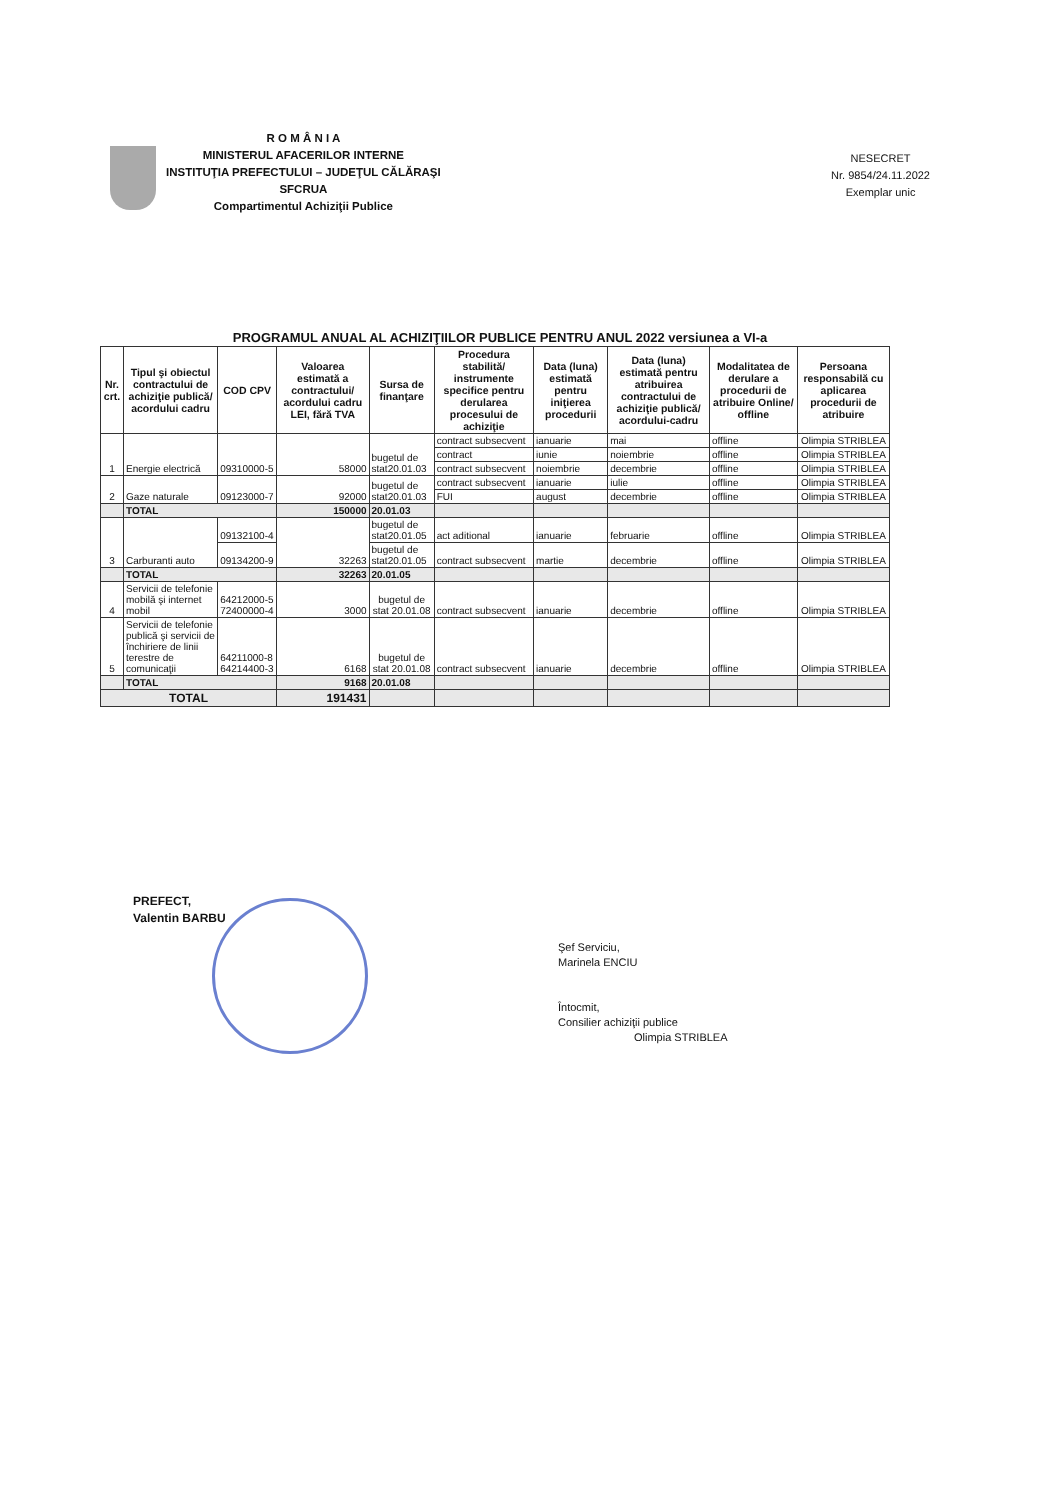R O M Â N I A
MINISTERUL AFACERILOR INTERNE
INSTITUŢIA PREFECTULUI – JUDEŢUL CĂLĂRAŞI
SFCRUA
Compartimentul Achiziţii Publice
NESECRET
Nr. 9854/24.11.2022
Exemplar unic
PROGRAMUL ANUAL AL ACHIZIŢIILOR PUBLICE PENTRU ANUL 2022 versiunea a VI-a
| Nr. crt. | Tipul şi obiectul contractului de achiziţie publică/ acordului cadru | COD CPV | Valoarea estimată a contractului/ acordului cadru LEI, fără TVA | Sursa de finanţare | Procedura stabilită/ instrumente specifice pentru derularea procesului de achiziţie | Data (luna) estimată pentru iniţierea procedurii | Data (luna) estimată pentru atribuirea contractului de achiziţie publică/ acordului-cadru | Modalitatea de derulare a procedurii de atribuire Online/ offline | Persoana responsabilă cu aplicarea procedurii de atribuire |
| --- | --- | --- | --- | --- | --- | --- | --- | --- | --- |
| 1 | Energie electrică | 09310000-5 | 58000 | bugetul de stat20.01.03 | contract subsecvent | ianuarie | mai | offline | Olimpia STRIBLEA |
| | | | | | contract | iunie | noiembrie | offline | Olimpia STRIBLEA |
| | | | | | contract subsecvent | noiembrie | decembrie | offline | Olimpia STRIBLEA |
| 2 | Gaze naturale | 09123000-7 | 92000 | bugetul de stat20.01.03 | contract subsecvent | ianuarie | iulie | offline | Olimpia STRIBLEA |
| | | | | | FUI | august | decembrie | offline | Olimpia STRIBLEA |
| | TOTAL | | 150000 | 20.01.03 | | | | | |
| 3 | Carburanti auto | 09132100-4 | 32263 | bugetul de stat20.01.05 | act aditional | ianuarie | februarie | offline | Olimpia STRIBLEA |
| | | 09134200-9 | | bugetul de stat20.01.05 | contract subsecvent | martie | decembrie | offline | Olimpia STRIBLEA |
| | TOTAL | | 32263 | 20.01.05 | | | | | |
| 4 | Servicii de telefonie mobilă şi internet mobil | 64212000-5 72400000-4 | 3000 | bugetul de stat 20.01.08 | contract subsecvent | ianuarie | decembrie | offline | Olimpia STRIBLEA |
| 5 | Servicii de telefonie publică şi servicii de închiriere de linii terestre de comunicaţii | 64211000-8 64214400-3 | 6168 | bugetul de stat 20.01.08 | contract subsecvent | ianuarie | decembrie | offline | Olimpia STRIBLEA |
| | TOTAL | | 9168 | 20.01.08 | | | | | |
| TOTAL | | | 191431 | | | | | | |
PREFECT,
Valentin BARBU
Şef Serviciu,
Marinela ENCIU
Întocmit,
Consilier achiziţii publice
Olimpia STRIBLEA